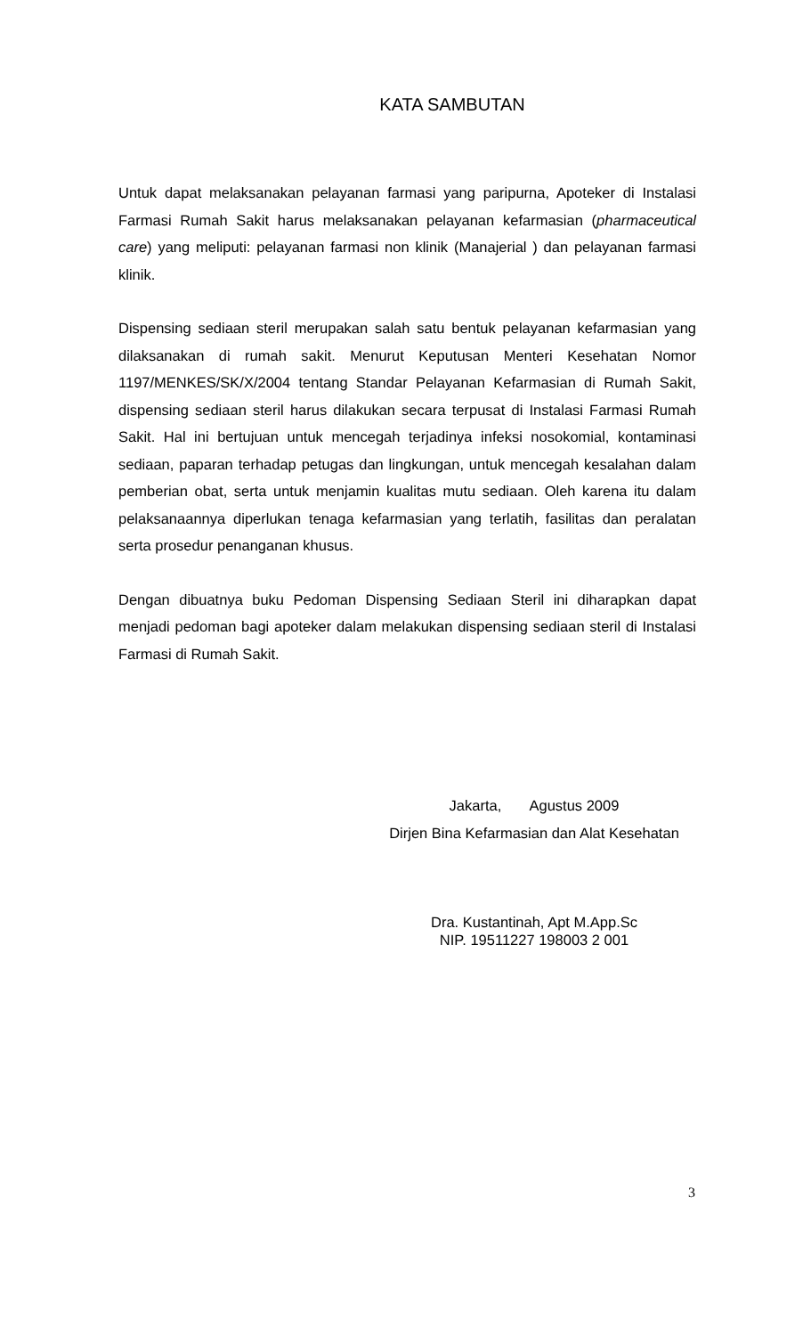KATA SAMBUTAN
Untuk dapat melaksanakan pelayanan farmasi yang paripurna, Apoteker di Instalasi Farmasi Rumah Sakit harus melaksanakan pelayanan kefarmasian (pharmaceutical care) yang meliputi: pelayanan farmasi non klinik (Manajerial ) dan pelayanan farmasi klinik.
Dispensing sediaan steril merupakan salah satu bentuk pelayanan kefarmasian yang dilaksanakan di rumah sakit. Menurut Keputusan Menteri Kesehatan Nomor 1197/MENKES/SK/X/2004 tentang Standar Pelayanan Kefarmasian di Rumah Sakit, dispensing sediaan steril harus dilakukan secara terpusat di Instalasi Farmasi Rumah Sakit. Hal ini bertujuan untuk mencegah terjadinya infeksi nosokomial, kontaminasi sediaan, paparan terhadap petugas dan lingkungan, untuk mencegah kesalahan dalam pemberian obat, serta untuk menjamin kualitas mutu sediaan. Oleh karena itu dalam pelaksanaannya diperlukan tenaga kefarmasian yang terlatih, fasilitas dan peralatan serta prosedur penanganan khusus.
Dengan dibuatnya buku Pedoman Dispensing Sediaan Steril ini diharapkan dapat menjadi pedoman bagi apoteker dalam melakukan dispensing sediaan steril di Instalasi Farmasi di Rumah Sakit.
Jakarta, Agustus 2009
Dirjen Bina Kefarmasian dan Alat Kesehatan
Dra. Kustantinah, Apt M.App.Sc
NIP. 19511227 198003 2 001
3